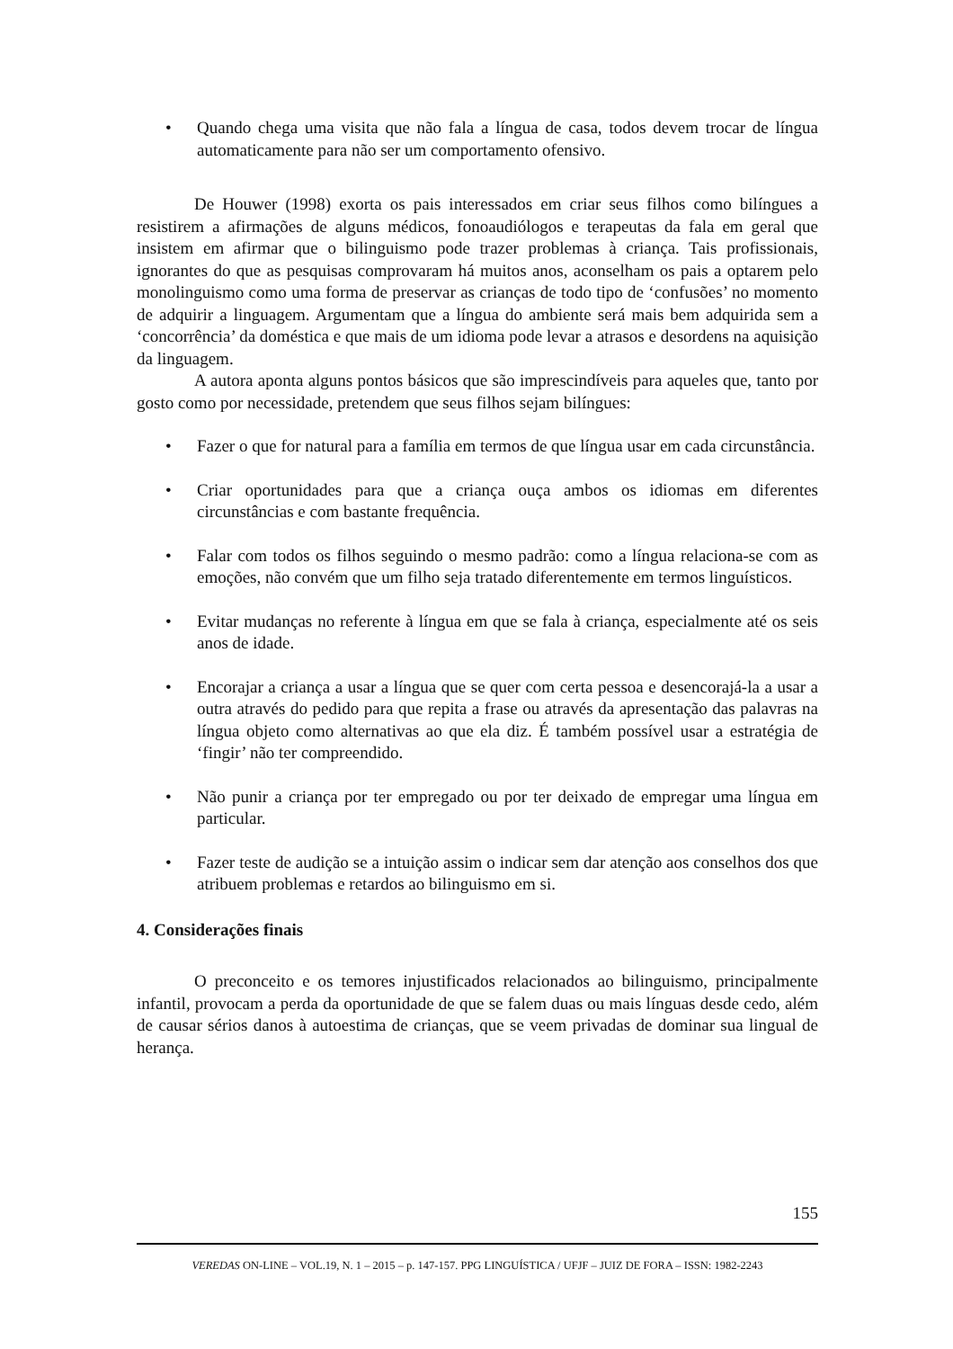• Quando chega uma visita que não fala a língua de casa, todos devem trocar de língua automaticamente para não ser um comportamento ofensivo.
De Houwer (1998) exorta os pais interessados em criar seus filhos como bilíngues a resistirem a afirmações de alguns médicos, fonoaudiólogos e terapeutas da fala em geral que insistem em afirmar que o bilinguismo pode trazer problemas à criança. Tais profissionais, ignorantes do que as pesquisas comprovaram há muitos anos, aconselham os pais a optarem pelo monolinguismo como uma forma de preservar as crianças de todo tipo de ‘confusões’ no momento de adquirir a linguagem. Argumentam que a língua do ambiente será mais bem adquirida sem a ‘concorrência’ da doméstica e que mais de um idioma pode levar a atrasos e desordens na aquisição da linguagem.
A autora aponta alguns pontos básicos que são imprescindíveis para aqueles que, tanto por gosto como por necessidade, pretendem que seus filhos sejam bilíngues:
• Fazer o que for natural para a família em termos de que língua usar em cada circunstância.
• Criar oportunidades para que a criança ouça ambos os idiomas em diferentes circunstâncias e com bastante frequência.
• Falar com todos os filhos seguindo o mesmo padrão: como a língua relaciona-se com as emoções, não convém que um filho seja tratado diferentemente em termos linguísticos.
• Evitar mudanças no referente à língua em que se fala à criança, especialmente até os seis anos de idade.
• Encorajar a criança a usar a língua que se quer com certa pessoa e desencorajá-la a usar a outra através do pedido para que repita a frase ou através da apresentação das palavras na língua objeto como alternativas ao que ela diz. É também possível usar a estratégia de ‘fingir’ não ter compreendido.
• Não punir a criança por ter empregado ou por ter deixado de empregar uma língua em particular.
• Fazer teste de audição se a intuição assim o indicar sem dar atenção aos conselhos dos que atribuem problemas e retardos ao bilinguismo em si.
4. Considerações finais
O preconceito e os temores injustificados relacionados ao bilinguismo, principalmente infantil, provocam a perda da oportunidade de que se falem duas ou mais línguas desde cedo, além de causar sérios danos à autoestima de crianças, que se veem privadas de dominar sua lingual de herança.
155
VEREDAS ON-LINE – VOL.19, N. 1 – 2015 – p. 147-157. PPG LINGUÍSTICA / UFJF – JUIZ DE FORA – ISSN: 1982-2243